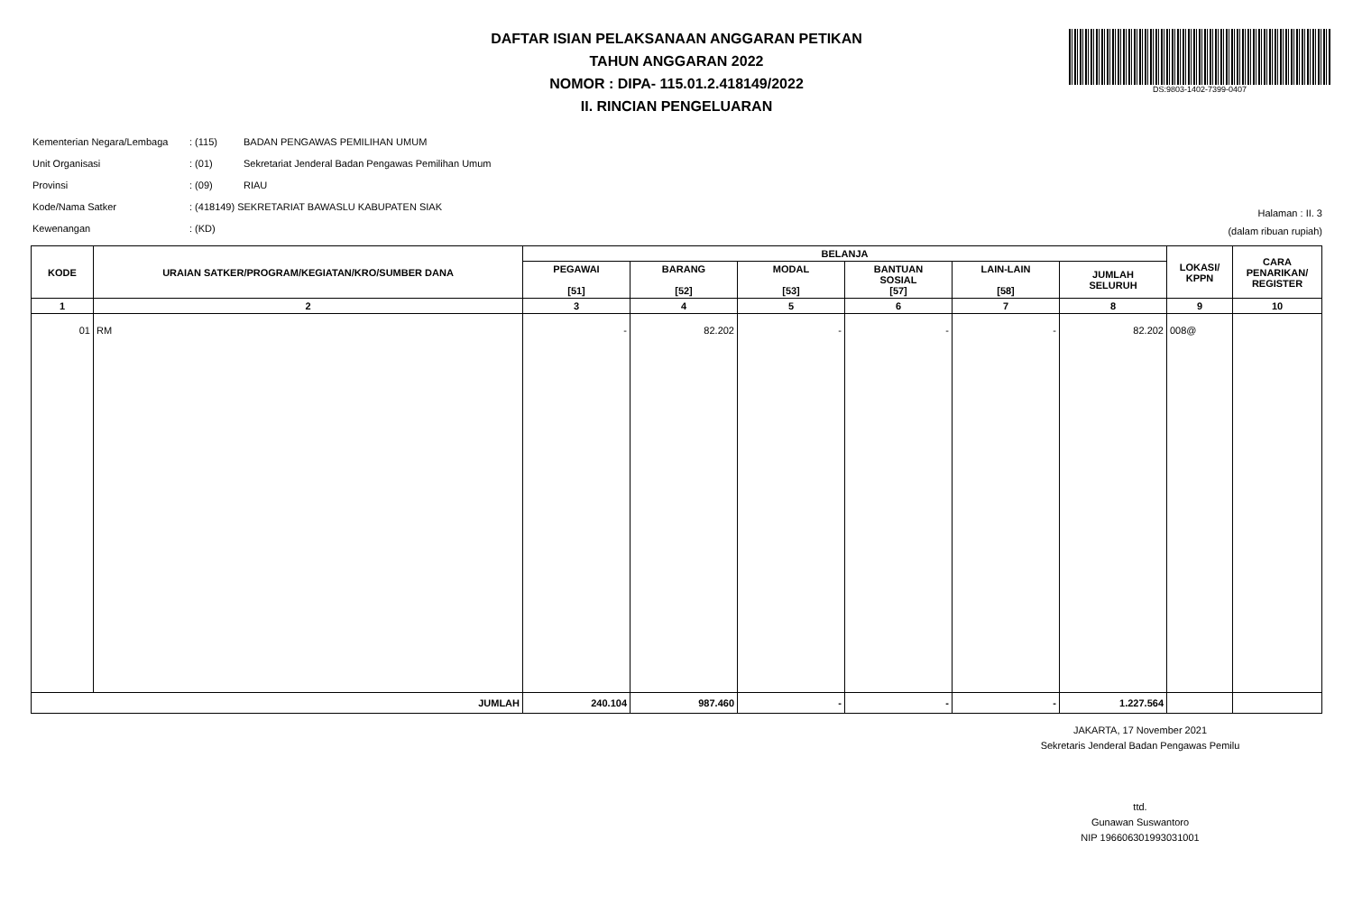DS:9803-1402-7399-0407
DAFTAR ISIAN PELAKSANAAN ANGGARAN PETIKAN
TAHUN ANGGARAN 2022
NOMOR : DIPA- 115.01.2.418149/2022
II. RINCIAN PENGELUARAN
| Kementerian Negara/Lembaga | : (115) | BADAN PENGAWAS PEMILIHAN UMUM |
| Unit Organisasi | : (01) | Sekretariat Jenderal Badan Pengawas Pemilihan Umum |
| Provinsi | : (09) | RIAU |
| Kode/Nama Satker | : (418149) SEKRETARIAT BAWASLU KABUPATEN SIAK | |
| Kewenangan | : (KD) | |
Halaman : II. 3
(dalam ribuan rupiah)
| KODE | URAIAN SATKER/PROGRAM/KEGIATAN/KRO/SUMBER DANA | BELANJA | | | | | | LOKASI/ KPPN | CARA PENARIKAN/ REGISTER |
| --- | --- | --- | --- | --- | --- | --- | --- | --- | --- |
| | | PEGAWAI [51] | BARANG [52] | MODAL [53] | BANTUAN SOSIAL [57] | LAIN-LAIN [58] | JUMLAH SELURUH | | |
| 1 | 2 | 3 | 4 | 5 | 6 | 7 | 8 | 9 | 10 |
| 01 | RM | - | 82.202 | - | - | - | 82.202 | 008@ | |
| JUMLAH | | 240.104 | 987.460 | - | - | - | 1.227.564 | | |
JAKARTA, 17 November 2021
Sekretaris Jenderal Badan Pengawas Pemilu
ttd.
Gunawan Suswantoro
NIP 196606301993031001